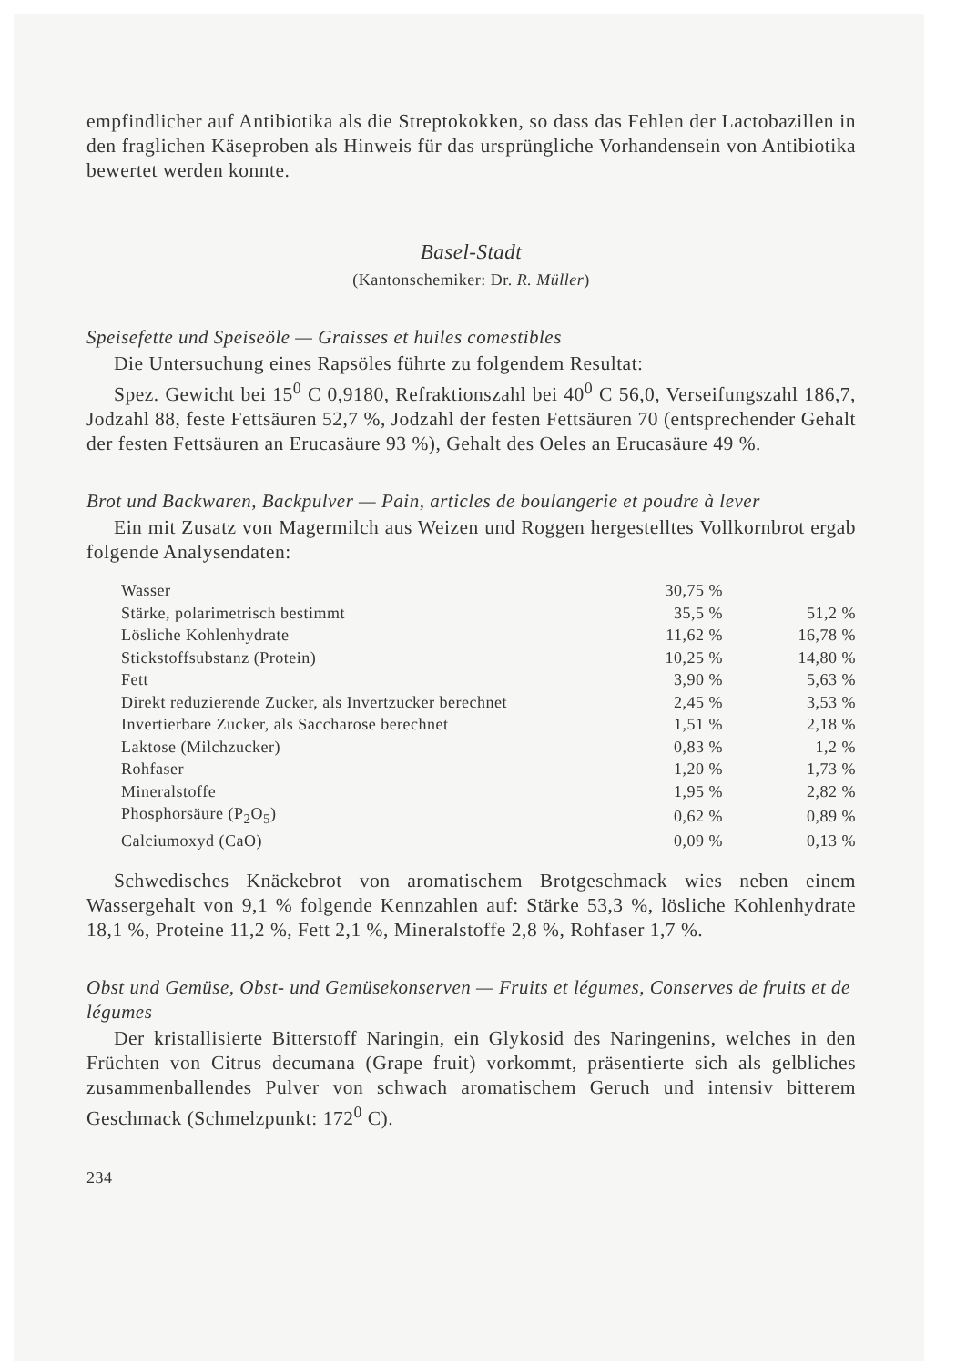empfindlicher auf Antibiotika als die Streptokokken, so dass das Fehlen der Lactobazillen in den fraglichen Käseproben als Hinweis für das ursprüngliche Vorhandensein von Antibiotika bewertet werden konnte.
Basel-Stadt
(Kantonschemiker: Dr. R. Müller)
Speisefette und Speiseöle — Graisses et huiles comestibles
Die Untersuchung eines Rapsöles führte zu folgendem Resultat:
Spez. Gewicht bei 15<sup>0</sup> C 0,9180, Refraktionszahl bei 40<sup>0</sup> C 56,0, Verseifungszahl 186,7, Jodzahl 88, feste Fettsäuren 52,7 %, Jodzahl der festen Fettsäuren 70 (entsprechender Gehalt der festen Fettsäuren an Erucasäure 93 %), Gehalt des Oeles an Erucasäure 49 %.
Brot und Backwaren, Backpulver — Pain, articles de boulangerie et poudre à lever
Ein mit Zusatz von Magermilch aus Weizen und Roggen hergestelltes Vollkornbrot ergab folgende Analysendaten:
| Wasser | 30,75 % | |
| Stärke, polarimetrisch bestimmt | 35,5 % | 51,2 % |
| Lösliche Kohlenhydrate | 11,62 % | 16,78 % |
| Stickstoffsubstanz (Protein) | 10,25 % | 14,80 % |
| Fett | 3,90 % | 5,63 % |
| Direkt reduzierende Zucker, als Invertzucker berechnet | 2,45 % | 3,53 % |
| Invertierbare Zucker, als Saccharose berechnet | 1,51 % | 2,18 % |
| Laktose (Milchzucker) | 0,83 % | 1,2 % |
| Rohfaser | 1,20 % | 1,73 % |
| Mineralstoffe | 1,95 % | 2,82 % |
| Phosphorsäure (P<sub>2</sub>O<sub>5</sub>) | 0,62 % | 0,89 % |
| Calciumoxyd (CaO) | 0,09 % | 0,13 % |
Schwedisches Knäckebrot von aromatischem Brotgeschmack wies neben einem Wassergehalt von 9,1 % folgende Kennzahlen auf: Stärke 53,3 %, lösliche Kohlenhydrate 18,1 %, Proteine 11,2 %, Fett 2,1 %, Mineralstoffe 2,8 %, Rohfaser 1,7 %.
Obst und Gemüse, Obst- und Gemüsekonserven — Fruits et légumes, Conserves de fruits et de légumes
Der kristallisierte Bitterstoff Naringin, ein Glykosid des Naringenins, welches in den Früchten von Citrus decumana (Grape fruit) vorkommt, präsentierte sich als gelbliches zusammenballendes Pulver von schwach aromatischem Geruch und intensiv bitterem Geschmack (Schmelzpunkt: 172<sup>0</sup> C).
234